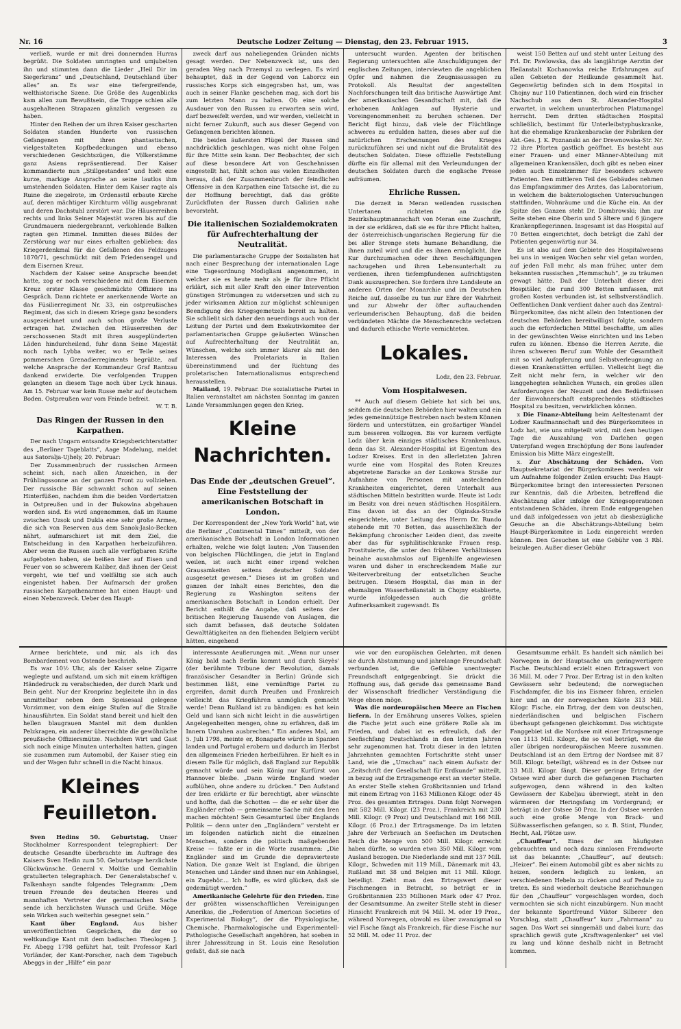Nr. 16 Deutsche Lodzer Zeitung — Dienstag, den 23. Februar 1915. 3
verließ, wurde er mit drei donnernden Hurras begrüßt. Die Soldaten umringten und umjubelten ihn und stimmten dann die Lieder „Heil Dir im Siegerkranz“ und „Deutschland, Deutschland über alles“ an. Es war eine tiefergreifende, welthistorische Szene. Die Größe des Augenblicks kam allen zum Bewußtsein, die Truppe schien alle ausgehaltenen Strapazen gänzlich vergessen zu haben.
Hinter den Reihen der um ihren Kaiser gescharten Soldaten standen Hunderte von russischen Gefangenen mit ihren phantastischen, vielgestalteten Kopfbedeckungen und ebenso verschiedenen Gesichtszügen, die Völkerstämme ganz Asiens repräsentierend. Der Kaiser kommandierte nun „Stillgestanden“ und hielt eine kurze, markige Ansprache an seine lautlos ihm umstehenden Soldaten. Hinter dem Kaiser ragte als Ruine die ziegelrote, im Ordensstil erbaute Kirche auf, deren mächtiger Kirchturm völlig ausgebrannt und deren Dachstuhl zerstört war. Die Häuserreihen rechts und links Seiner Majestät waren bis auf die Grundmauern niedergebrannt, verkohlende Balken ragten gen Himmel. Inmitten dieses Bildes der Zerstörung war nur eines erhalten geblieben: das Kriegerdenkmal für die Gefallenen des Feldzuges 1870/71, geschmückt mit dem Friedensengel und dem Eisernen Kreuz.
Nachdem der Kaiser seine Ansprache beendet hatte, zog er noch verschiedene mit dem Eisernen Kreuz erster Klasse geschmückte Offiziere ins Gespräch. Dann richtete er anerkennende Worte an das Füsilierregiment Nr. 33, ein ostpreußisches Regiment, das sich in diesem Kriege ganz besonders ausgezeichnet und auch schon große Verluste ertragen hat. Zwischen den Häuserreihen der zerschossenen Stadt mit ihren ausgeplünderten Läden hindurcheilend, fuhr dann Seine Majestät noch nach Lybba weiter, wo er Teile seines pommerschen Grenadierregiments begrüßte, auf welche Ansprache der Kommandeur Graf Rantzau dankend erwiderte. Die verfolgenden Truppen gelangten an diesem Tage noch über Lyck hinaus. Am 15. Februar war kein Russe mehr auf deutschem Boden. Ostpreußen war vom Feinde befreit.
W. T. B.
Das Ringen der Russen in den Karpathen.
Der nach Ungarn entsandte Kriegsberichterstatter des „Berliner Tageblatts“, Aage Madelung, meldet aus Satoralja-Ujhely, 20. Februar:
Der Zusammenbruch der russischen Armeen scheint sich, nach allen Anzeichen, in der Frühlingssonne an der ganzen Front zu vollziehen. Der russische Bär schwankt schon auf seinen Hinterfüßen, nachdem ihm die beiden Vordertatzen in Ostpreußen und in der Bukowina abgehauen worden sind. Es wird angenommen, daß im Raume zwischen Uzsok und Dukla eine sehr große Armee, die sich von Reserven aus dem Sanok-Jaslo-Becken nährt, aufmarschiert ist mit dem Ziel, die Entscheidung in den Karpathen herbeizuführen. Aber wenn die Russen auch alle verfügbaren Kräfte aufgeboten haben, sie beißen hier auf Eisen und Feuer von so schwerem Kaliber, daß ihnen der Geist vergeht, wie tief und vielfältig sie sich auch eingenistet haben. Der Aufmarsch der großen russischen Karpathenarmee hat einen Haupt- und einen Nebenzweck. Ueber den Haupt-
zweck darf aus naheliegenden Gründen nichts gesagt werden. Der Nebenzweck ist, uns den geraden Weg nach Przemysl zu verlegen. Es wird behauptet, daß in der Gegend von Laborcz ein russisches Korps sich eingegraben hat, um, was auch in seiner Flanke geschehen mag, sich dort bis zum letzten Mann zu halten. Ob eine solche Ausdauer von den Russen zu erwarten sein wird, darf bezweifelt werden, und wir werden, vielleicht in nicht ferner Zukunft, auch aus dieser Gegend von Gefangenen berichten können.
Die beiden äußersten Flügel der Russen sind nachdrücklich geschlagen, was nicht ohne Folgen für ihre Mitte sein kann. Der Beobachter, der sich auf diese besondere Art von Geschehnissen eingestellt hat, fühlt schon aus vielen Einzelheiten heraus, daß der Zusammenbruch der feindlichen Offensive in den Karpathen eine Tatsache ist, die zu der Hoffnung berechtigt, daß das größte Zurückfluten der Russen durch Galizien nahe bevorsteht.
Die italienischen Sozialdemokraten für Aufrechterhaltung der Neutralität.
Die parlamentarische Gruppe der Sozialisten hat nach einer Besprechung der internationalen Lage eine Tagesordnung Modigliani angenommen, in welcher sie es heute mehr als je für ihre Pflicht erklärt, sich mit aller Kraft den einer Intervention günstigen Strömungen zu widersetzen und sich zu jeder wirksamen Aktion zur möglichst schleunigen Beendigung des Kriegsgemetzels bereit zu halten. Sie schließt sich daher den neuerdings auch von der Leitung der Partei und dem Exekutivkomitee der parlamentarischen Gruppe geäußerten Wünschen auf Aufrechterhaltung der Neutralität an, Wünschen, welche sich immer klarer als mit den Interessen des Proletariats in Italien übereinstimmend und der Richtung des proletarischen Internationalismus entsprechend herausstellen.
Mailand, 19. Februar. Die sozialistische Partei in Italien veranstaltet am nächsten Sonntag im ganzen Lande Versammlungen gegen den Krieg.
Kleine Nachrichten.
Das Ende der „deutschen Greuel“. Eine Feststellung der amerikanischen Botschaft in London.
Der Korrespondent der „New York World“ hat, wie die Berliner „Continental Times“ mitteilt, von der amerikanischen Botschaft in London Informationen erhalten, welche wie folgt lauten: „Von Tausenden von belgischen Flüchtlingen, die jetzt in England weilen, ist auch nicht einer irgend welchen Grausamkeiten seitens deutscher Soldaten ausgesetzt gewesen.“ Dieses ist im großen und ganzen der Inhalt eines Berichtes, den die Regierung zu Washington seitens der amerikanischen Botschaft in London erhielt. Der Bericht enthält die Angabe, daß seitens der britischen Regierung Tausende von Auslagen, die sich damit befassen, daß deutsche Soldaten Gewalttätigkeiten an den fliehenden Belgiern verübt hätten, eingehend
untersucht wurden. Agenten der britischen Regierung untersuchten alle Anschuldigungen der englischen Zeitungen, interviewten die angeblichen Opfer und nahmen die Zeugnisaussagen zu Protokoll. Als Resultat der angestellten Nachforschungen teilt das britische Auswärtige Amt der amerikanischen Gesandtschaft mit, daß die erhobenen Anklagen auf Hysterie und Voreingenommenheit zu beruhen schienen. Der Bericht fügt hinzu, daß viele der Flüchtlinge schweres zu erdulden hatten, dieses aber auf die natürlichen Erscheinungen des Krieges zurückzuführen sei und nicht auf die Brutalität des deutschen Soldaten. Diese offizielle Feststellung dürfte ein für allemal mit den Verleumdungen der deutschen Soldaten durch die englische Presse aufräumen.
Ehrliche Russen.
Die derzeit in Meran weilenden russischen Untertanen richteten an die Bezirkshauptmannschaft von Meran eine Zuschrift, in der sie erklären, daß sie es für ihre Pflicht halten, der österreichisch-ungarischen Regierung für die bei aller Strenge stets humane Behandlung, die ihnen zuteil wird und die es ihnen ermöglicht, ihre Kur durchzumachen oder ihren Beschäftigungen nachzugehen und ihren Lebensunterhalt zu verdienen, ihren tiefempfundenen aufrichtigsten Dank auszusprechen. Sie fordern ihre Landsleute an anderen Orten der Monarchie und im Deutschen Reiche auf, dasselbe zu tun zur Ehre der Wahrheit und zur Abwehr der öfter auftauchenden verleumderischen Behauptung, daß die beiden verbündeten Mächte die Menschenrechte verletzen und dadurch ethische Werte vernichteten.
Lokales.
Lodz, den 23. Februar.
Vom Hospitalwesen.
** Auch auf diesem Gebiete hat sich bei uns, seitdem die deutschen Behörden hier walten und ein jedes gemeinnützige Bestreben nach bestem Können fördern und unterstützen, ein großartiger Wandel zum besseren vollzogen. Bis vor kurzem verfügte Lodz über kein einziges städtisches Krankenhaus, denn das St. Alexander-Hospital ist Eigentum des Lodzer Kreises. Erst in den allerletzten Jahren wurde eine vom Hospital des Roten Kreuzes abgetretene Baracke an der Lonkowa Straße zur Aufnahme von Personen mit ansteckenden Krankheiten eingerichtet, deren Unterhalt aus städtischen Mitteln bestritten wurde. Heute ist Lodz im Besitz von drei neuen städtischen Hospitälern. Eins davon ist das an der Olginska-Straße eingerichtete, unter Leitung des Herrn Dr. Rundo stehende mit 70 Betten, das ausschließlich der Bekämpfung chronischer Leiden dient, das zweite aber das für syphilitischkranke Frauen resp. Prostituierte, die unter den früheren Verhältnissen beinahe ausnahmslos auf Eigenhilfe angewiesen waren und daher in erschreckendem Maße zur Weiterverbreitung der entsetzlichen Seuche beitrugen. Diesem Hospital, das man in der ehemaligen Wasserheilanstalt in Chojny etablierte, wurde infolgedessen auch die größte Aufmerksamkeit zugewandt. Es
weist 150 Betten auf und steht unter Leitung des Frl. Dr. Pawlowska, das als langjährige Aerztin der Heilanstalt Kochanowka reiche Erfahrungen auf allen Gebieten der Heilkunde gesammelt hat. Gegenwärtig befinden sich in dem Hospital in Chojny nur 110 Patientinnen, doch wird ein frischer Nachschub aus dem St. Alexander-Hospital erwartet, in welchem ununterbrochen Platzmangel herrscht. Dem dritten städtischen Hospital schließlich, bestimmt für Unterleibstyphuskranke, hat die ehemalige Krankenbaracke der Fabriken der Akt.-Ges. J. K. Poznanski an der Drewnowska-Str. Nr. 72 ihre Pforten gastlich geöffnet. Es besteht aus einer Frauen- und einer Männer-Abteilung mit allgemeinen Krankensälen, doch gibt es neben einer jeden auch Einzelzimmer für besonders schwere Patienten. Den mittleren Teil des Gebäudes nehmen das Empfangszimmer des Arztes, das Laboratorium, in welchem die bakteriologischen Untersuchungen stattfinden, Wohnräume und die Küche ein. An der Spitze des Ganzen steht Dr. Dombrowski; ihm zur Seite stehen eine Oberin und 5 ältere und 6 jüngere Krankenpflegerinnen. Insgesamt ist das Hospital auf 70 Betten eingerichtet, doch beträgt die Zahl der Patienten gegenwärtig nur 34.
Es ist also auf dem Gebiete des Hospitalwesens bei uns in wenigen Wochen sehr viel getan worden, auf jeden Fall mehr, als man früher, unter dem bekannten russischen „Hemmschuh“, je zu träumen gewagt hätte. Daß der Unterhalt dieser drei Hospitäler, die rund 300 Betten umfassen, mit großen Kosten verbunden ist, ist selbstverständlich. Oeffentlichen Dank verdient daher auch das Zentral-Bürgerkomitee, das nicht allein den Intentionen der deutschen Behörden bereitwilligst folgte, sondern auch die erforderlichen Mittel beschaffte, um alles in der gewünschten Weise einrichten und ins Leben rufen zu können. Ebenso die Herren Aerzte, die ihren schweren Beruf zum Wohle der Gesamtheit mit so viel Aufopferung und Selbstverleugnung an diesen Krankenstätten erfüllen. Vielleicht liegt die Zeit nicht mehr fern, in welcher wir den langgehegten sehnlichen Wunsch, ein großes allen Anforderungen der Neuzeit und den Bedürfnissen der Einwohnerschaft entsprechendes städtisches Hospital zu besitzen, verwirklichen können.
x Die Finanz-Abteilung beim Aeltestenamt der Lodzer Kaufmannschaft und des Bürgerkomitees in Lodz hat, wie uns mitgeteilt wird, mit dem heutigen Tage die Auszahlung von Darlehen gegen Unterpfand wegen Erschöpfung der Bons laufender Emission bis Mitte März eingestellt.
x. Zur Abschätzung der Schäden. Vom Hauptsekretariat der Bürgerkomitees werden wir um Aufnahme folgender Zeilen ersucht: Das Haupt-Bürgerkomitee bringt den interessierten Personen zur Kenntnis, daß die Arbeiten, betreffend die Abschätzung aller infolge der Kriegsoperationen entstandenen Schäden, ihrem Ende entgegengehen und daß infolgedessen von jetzt ab diesbezügliche Gesuche an die Abschätzungs-Abteilung beim Haupt-Bürgerkomitee in Lodz eingereicht werden können. Den Gesuchen ist eine Gebühr von 3 Rbl. beizulegen. Außer dieser Gebühr
Armee berichtete, und mir, als ich das Bombardement von Ostende beschrieb.
Es war 10½ Uhr, als der Kaiser seine Zigarre weglegte und aufstand, um sich mit einem kräftigen Händedruck zu verabschieden, der durch Mark und Bein geht. Nur der Kronprinz begleitete ihn in das unmittelbar neben dem Speisesaal gelegene Vorzimmer, von dem einige Stufen auf die Straße hinausführten. Ein Soldat stand bereit und hielt den hellen blaugrauen Mantel mit dem dunklen Pelzkragen, ein anderer überreichte die gewöhnliche preußische Offiziersmütze. Nachdem Wirt und Gast sich noch einige Minuten unterhalten hatten, gingen sie zusammen zum Automobil, der Kaiser stieg ein und der Wagen fuhr schnell in die Nacht hinaus.
Kleines Feuilleton.
Sven Hedins 50. Geburtstag. Unser Stockholmer Korrespondent telegraphiert: Der deutsche Gesandte überbrachte im Auftrage des Kaisers Sven Hedin zum 50. Geburtstage herzlichste Glückwünsche. General v. Moltke und Gemahlin gratulierten telegraphisch. Der Generalstabschef v. Falkenhayn sandte folgendes Telegramm: „Dem treuen Freunde des deutschen Heeres und mannhaften Vertreter der germanischen Sache sende ich herzlichsten Wunsch und Grüße. Möge sein Wirken auch weiterhin gesegnet sein.“
Kant über England. Aus bisher unveröffentlichten Gesprächen, die der so weltkundige Kant mit dem badischen Theologen J. Fr. Abegg 1798 geführt hat, teilt Professor Karl Vorländer, der Kant-Forscher, nach dem Tagebuch Abeggs in der „Hilfe“ ein paar
interessante Aeußerungen mit. „Wenn nur unser König bald nach Berlin kommt und durch Sieyès' (der berühmte Tribune der Revolution, damals französischer Gesandter in Berlin) Gründe sich bestimmen läßt, eine vernünftige Partei zu ergreifen, damit durch Preußen und Frankreich vielleicht das Kriegführen unmöglich gemacht werde! Denn Rußland ist zu bändigen: es hat kein Geld und kann sich nicht leicht in die auswärtigen Angelegenheiten mengen, ohne zu erfahren, daß im Innern Unruhen ausbrechen.“ Ein anderes Mal, am 5. Juli 1798, meinte er, Bonaparte würde in Spanien landen und Portugal erobern und dadurch im Herbst den allgemeinen Frieden herbeiführen. Er hielt es in diesem Falle für möglich, daß England zur Republik gemacht würde und sein König nur Kurfürst von Hannover bleibe. „Dann würde England wieder aufblühen, ohne andere zu drücken.“ Den Aufstand der Iren erklärte er für berechtigt, aber wünschte und hoffte, daß die Schotten — die er sehr über die Engländer erhob — gemeinsame Sache mit den Iren machen möchten! Sein Gesamturteil über Englands Politik — denn unter den „Engländern“ versteht er im folgenden natürlich nicht die einzelnen Menschen, sondern die politisch maßgebenden Kreise — faßte er in die Worte zusammen: „Die Engländer sind im Grunde die depravierteste Nation. Die ganze Welt ist England, die übrigen Menschen und Länder sind ihnen nur ein Anhängsel, ein Zugehör.... Ich hoffe, es wird glücken, daß sie gedemütigt werden.“
Amerikanische Gelehrte für den Frieden. Eine der größten wissenschaftlichen Vereinigungen Amerikas, die „Federation of American Societies of Experimental Biology“, der die Physiologische, Chemische, Pharmakologische und Experimentell-Pathologische Gesellschaft angehören, hat soeben in ihrer Jahressitzung in St. Louis eine Resolution gefaßt, daß sie nach
wie vor den europäischen Gelehrten, mit denen sie durch Abstammung und jahrelange Freundschaft verbunden ist, die Gefühle unentwegter Freundschaft entgegenbringt. Sie drückt die Hoffnung aus, daß gerade das gemeinsame Band der Wissenschaft friedlicher Verständigung die Wege ebnen möge.
Was die nordeuropäischen Meere an Fischen liefern. In der Ernährung unseres Volkes, spielen die Fische jetzt auch eine größere Rolle als im Frieden, und dabei ist es erfreulich, daß der Seefischfang Deutschlands in den letzten Jahren sehr zugenommen hat. Trotz dieser in den letzten Jahrzehnten gemachten Fortschritte steht unser Land, wie die „Umschau“ nach einem Aufsatz der „Zeitschrift der Gesellschaft für Erdkunde“ mitteilt, in bezug auf die Ertragsmenge erst an vierter Stelle. An erster Stelle stehen Großbritannien und Irland mit einem Ertrag von 1163 Millionen Kilogr. oder 45 Proz. des gesamten Ertrages. Dann folgt Norwegen mit 582 Mill. Kilogr. (23 Proz.), Frankreich mit 230 Mill. Kilogr. (9 Proz) und Deutschland mit 166 Mill. Kilogr. (6 Proz.) der Ertragsmenge. Da im letzten Jahre der Verbrauch an Seefischen im Deutschen Reich die Menge von 500 Mill. Kilogr. erreicht haben dürfte, so wurden etwa 350 Mill. Kilogr. vom Ausland bezogen. Die Niederlande sind mit 137 Mill. Kilogr., Schweden mit 119 Mill., Dänemark mit 43, Rußland mit 38 und Belgien mit 11 Mill. Kilogr. beteiligt. Zieht man den Ertragswert dieser Fischmengen in Betracht, so beträgt er in Großbritannien 235 Millionen Mark oder 47 Proz. der Gesamtsumme. An zweiter Stelle steht in dieser Hinsicht Frankreich mit 94 Mill. M. oder 19 Proz., während Norwegen, obwohl es über zwanzigmal so viel Fische fängt als Frankreich, für diese Fische nur 52 Mill. M. oder 11 Proz. der
Gesamtsumme erhält. Es handelt sich nämlich bei Norwegen in der Hauptsache um geringwertigere Fische. Deutschland erzielt einen Ertragswert von 36 Mill. M. oder 7 Proz. Der Ertrag ist in den kalten Gewässern sehr bedeutend; die norwegischen Fischdampfer, die bis ins Eismeer fahren, erzielen hier und an der norwegischen Küste 313 Mill. Kilogr. Fische, ein Ertrag, der dem von deutschen, niederländischen und belgischen Fischern überhaupt gefangenen gleichkommt. Das wichtigste Fanggebiet ist die Nordsee mit einer Ertragsmenge von 1113 Mill. Kilogr., die so viel beträgt, wie die aller übrigen nordeuropäischen Meere zusammen. Deutschland ist an dem Ertrag der Nordsee mit 87 Mill. Kilogr. beteiligt, während es in der Ostsee nur 33 Mill. Kilogr. fängt. Dieser geringe Ertrag der Ostsee wird aber durch die gefangenen Fischarten aufgewogen, denn während in den kalten Gewässern der Kabeljau überwiegt, steht in den wärmeren der Heringsfang im Vordergrund; er beträgt in der Ostsee 50 Proz. In der Ostsee werden auch eine große Menge von Brack- und Süßwasserfischen gefangen, so z. B. Stint, Flunder, Hecht, Aal, Plötze usw.
„Chauffeur“. Eines der am häufigsten gebrauchten und noch dazu sinnlosen Fremdworte ist das bekannte: „Chauffeur“, auf deutsch: „Heizer“. Bei einem Automobil gibt es aber nichts zu heizen, sondern lediglich zu lenken, an verschiedenen Hebeln zu rücken und auf Pedale zu treten. Es sind wiederholt deutsche Bezeichnungen für den „Chauffeur“ vorgeschlagen worden, doch vermochten sie sich nicht einzubürgern. Nun macht der bekannte Sportfreund Viktor Silberer den Vorschlag, statt „Chauffeur“ kurz „Fahrmann“ zu sagen. Das Wort sei sinngemäß und dabei kurz; das sprachlich gewiß gute „Kraftwagenlenker“ sei viel zu lang und könne deshalb nicht in Betracht kommen.